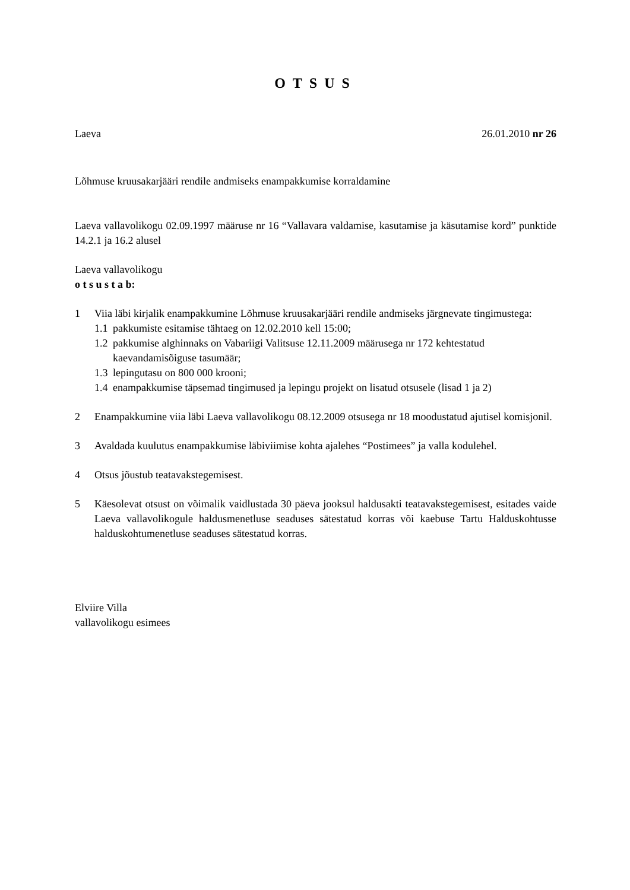OTSUS
Laeva 26.01.2010 nr 26
Lõhmuse kruusakarjääri rendile andmiseks enampakkumise korraldamine
Laeva vallavolikogu 02.09.1997 määruse nr 16 “Vallavara valdamise, kasutamise ja käsutamise kord” punktide 14.2.1 ja 16.2 alusel
Laeva vallavolikogu
o t s u s t a b:
1 Viia läbi kirjalik enampakkumine Lõhmuse kruusakarjääri rendile andmiseks järgnevate tingimustega:
1.1 pakkumiste esitamise tähtaeg on 12.02.2010 kell 15:00;
1.2 pakkumise alghinnaks on Vabariigi Valitsuse 12.11.2009 määrusega nr 172 kehtestatud kaevandamisõiguse tasumäär;
1.3 lepingutasu on 800 000 krooni;
1.4 enampakkumise täpsemad tingimused ja lepingu projekt on lisatud otsusele (lisad 1 ja 2)
2 Enampakkumine viia läbi Laeva vallavolikogu 08.12.2009 otsusega nr 18 moodustatud ajutisel komisjonil.
3 Avaldada kuulutus enampakkumise läbiviimise kohta ajalehes “Postimees” ja valla kodulehel.
4 Otsus jõustub teatavakstegemisest.
5 Käesolevat otsust on võimalik vaidlustada 30 päeva jooksul haldusakti teatavakstegemisest, esitades vaide Laeva vallavolikogule haldusmenetluse seaduses sätestatud korras või kaebuse Tartu Halduskohtusse halduskohtumenetluse seaduses sätestatud korras.
Elviire Villa
vallavolikogu esimees